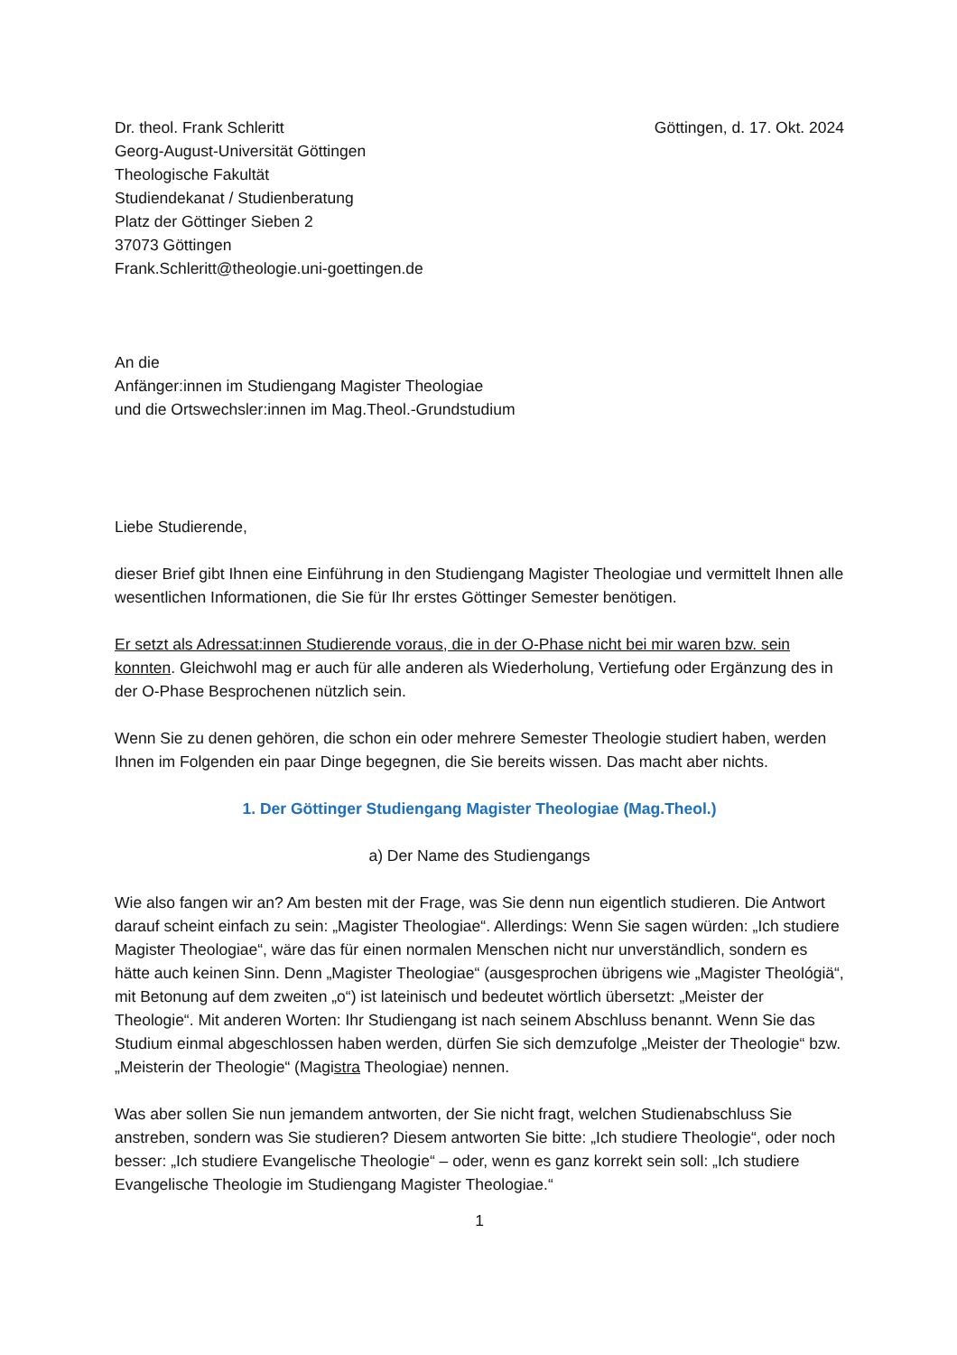Dr. theol. Frank Schleritt
Georg-August-Universität Göttingen
Theologische Fakultät
Studiendekanat / Studienberatung
Platz der Göttinger Sieben 2
37073 Göttingen
Frank.Schleritt@theologie.uni-goettingen.de
Göttingen, d. 17. Okt. 2024
An die
Anfänger:innen im Studiengang Magister Theologiae
und die Ortswechsler:innen im Mag.Theol.-Grundstudium
Liebe Studierende,
dieser Brief gibt Ihnen eine Einführung in den Studiengang Magister Theologiae und vermittelt Ihnen alle wesentlichen Informationen, die Sie für Ihr erstes Göttinger Semester benötigen.
Er setzt als Adressat:innen Studierende voraus, die in der O-Phase nicht bei mir waren bzw. sein konnten. Gleichwohl mag er auch für alle anderen als Wiederholung, Vertiefung oder Ergänzung des in der O-Phase Besprochenen nützlich sein.
Wenn Sie zu denen gehören, die schon ein oder mehrere Semester Theologie studiert haben, werden Ihnen im Folgenden ein paar Dinge begegnen, die Sie bereits wissen. Das macht aber nichts.
1. Der Göttinger Studiengang Magister Theologiae (Mag.Theol.)
a) Der Name des Studiengangs
Wie also fangen wir an? Am besten mit der Frage, was Sie denn nun eigentlich studieren. Die Antwort darauf scheint einfach zu sein: „Magister Theologiae“. Allerdings: Wenn Sie sagen würden: „Ich studiere Magister Theologiae“, wäre das für einen normalen Menschen nicht nur unverständlich, sondern es hätte auch keinen Sinn. Denn „Magister Theologiae“ (ausgesprochen übrigens wie „Magister Theológiä“, mit Betonung auf dem zweiten „o“) ist lateinisch und bedeutet wörtlich übersetzt: „Meister der Theologie“. Mit anderen Worten: Ihr Studiengang ist nach seinem Abschluss benannt. Wenn Sie das Studium einmal abgeschlossen haben werden, dürfen Sie sich demzufolge „Meister der Theologie“ bzw. „Meisterin der Theologie“ (Magistra Theologiae) nennen.
Was aber sollen Sie nun jemandem antworten, der Sie nicht fragt, welchen Studienabschluss Sie anstreben, sondern was Sie studieren? Diesem antworten Sie bitte: „Ich studiere Theologie“, oder noch besser: „Ich studiere Evangelische Theologie“ – oder, wenn es ganz korrekt sein soll: „Ich studiere Evangelische Theologie im Studiengang Magister Theologiae.“
1